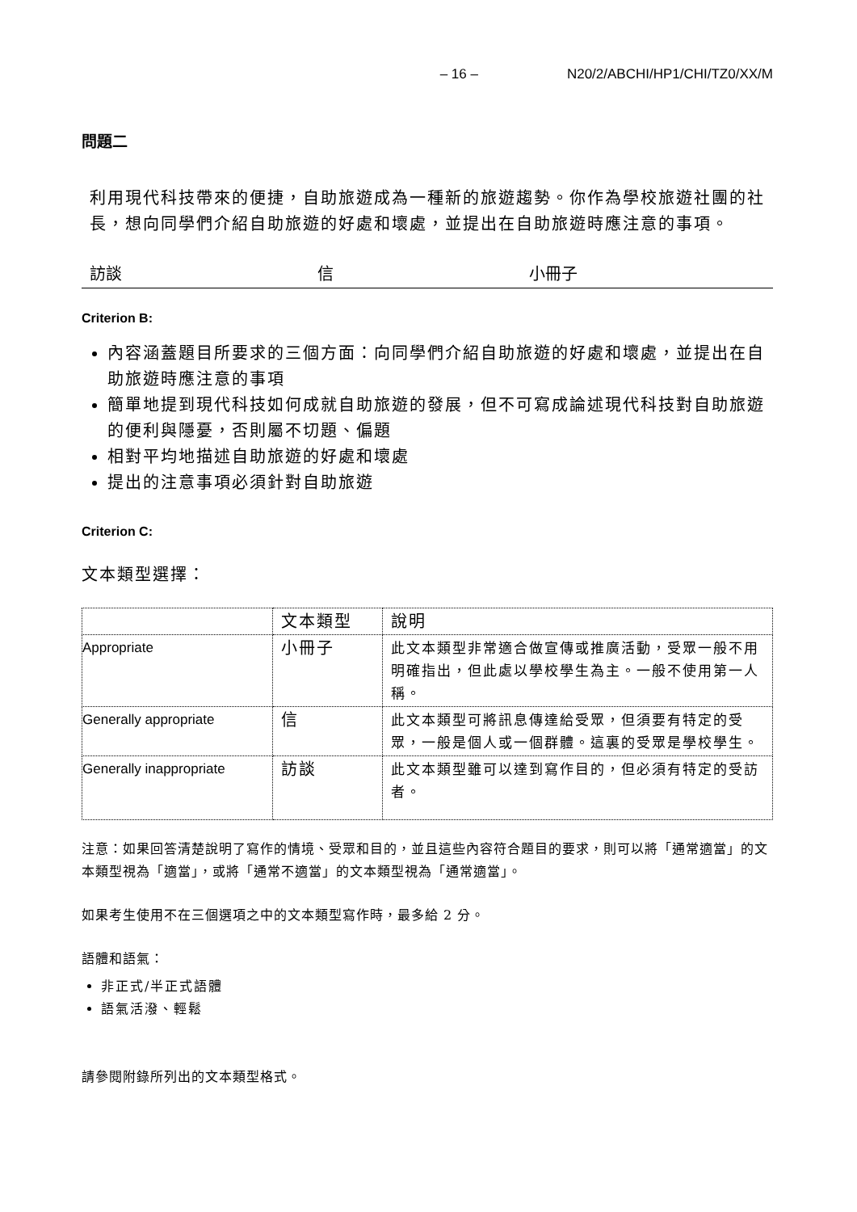– 16 – N20/2/ABCHI/HP1/CHI/TZ0/XX/M
問題二
利用現代科技帶來的便捷，自助旅遊成為一種新的旅遊趨勢。你作為學校旅遊社團的社長，想向同學們介紹自助旅遊的好處和壞處，並提出在自助旅遊時應注意的事項。
訪談 信 小冊子
Criterion B:
內容涵蓋題目所要求的三個方面：向同學們介紹自助旅遊的好處和壞處，並提出在自助旅遊時應注意的事項
簡單地提到現代科技如何成就自助旅遊的發展，但不可寫成論述現代科技對自助旅遊的便利與隱憂，否則屬不切題、偏題
相對平均地描述自助旅遊的好處和壞處
提出的注意事項必須針對自助旅遊
Criterion C:
文本類型選擇：
| | 文本類型 | 說明 |
| Appropriate | 小冊子 | 此文本類型非常適合做宣傳或推廣活動，受眾一般不用明確指出，但此處以學校學生為主。一般不使用第一人稱。 |
| Generally appropriate | 信 | 此文本類型可將訊息傳達給受眾，但須要有特定的受眾，一般是個人或一個群體。這裏的受眾是學校學生。 |
| Generally inappropriate | 訪談 | 此文本類型雖可以達到寫作目的，但必須有特定的受訪者。 |
注意：如果回答清楚說明了寫作的情境、受眾和目的，並且這些內容符合題目的要求，則可以將「通常適當」的文本類型視為「適當」，或將「通常不適當」的文本類型視為「通常適當」。
如果考生使用不在三個選項之中的文本類型寫作時，最多給 2 分。
語體和語氣：
非正式/半正式語體
語氣活潑、輕鬆
請參閱附錄所列出的文本類型格式。